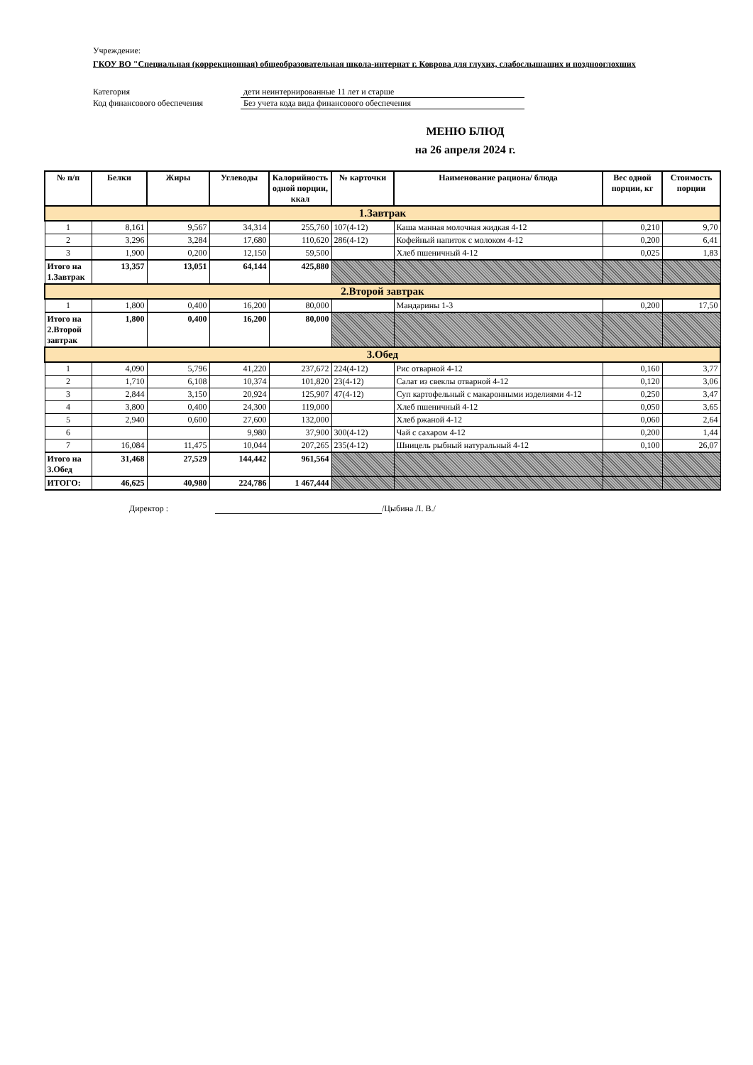Учреждение:
ГКОУ ВО "Специальная (коррекционная) общеобразовательная школа-интернат г. Коврова для глухих, слабослышащих и позднооглохших
Категория дети неинтернированные 11 лет и старше
Код финансового обеспечения Без учета кода вида финансового обеспечения
МЕНЮ БЛЮД
на 26 апреля 2024 г.
| № п/п | Белки | Жиры | Углеводы | Калорийность одной порции, ккал | № карточки | Наименование рациона/ блюда | Вес одной порции, кг | Стоимость порции |
| --- | --- | --- | --- | --- | --- | --- | --- | --- |
| 1.Завтрак | | | | | | | | |
| 1 | 8,161 | 9,567 | 34,314 | 255,760 | 107(4-12) | Каша манная молочная жидкая 4-12 | 0,210 | 9,70 |
| 2 | 3,296 | 3,284 | 17,680 | 110,620 | 286(4-12) | Кофейный напиток с молоком 4-12 | 0,200 | 6,41 |
| 3 | 1,900 | 0,200 | 12,150 | 59,500 | | Хлеб пшеничный 4-12 | 0,025 | 1,83 |
| Итого на 1.Завтрак | 13,357 | 13,051 | 64,144 | 425,880 | | | | |
| 2.Второй завтрак | | | | | | | | |
| 1 | 1,800 | 0,400 | 16,200 | 80,000 | | Мандарины 1-3 | 0,200 | 17,50 |
| Итого на 2.Второй завтрак | 1,800 | 0,400 | 16,200 | 80,000 | | | | |
| 3.Обед | | | | | | | | |
| 1 | 4,090 | 5,796 | 41,220 | 237,672 | 224(4-12) | Рис отварной 4-12 | 0,160 | 3,77 |
| 2 | 1,710 | 6,108 | 10,374 | 101,820 | 23(4-12) | Салат из свеклы отварной 4-12 | 0,120 | 3,06 |
| 3 | 2,844 | 3,150 | 20,924 | 125,907 | 47(4-12) | Суп картофельный с макаронными изделиями 4-12 | 0,250 | 3,47 |
| 4 | 3,800 | 0,400 | 24,300 | 119,000 | | Хлеб пшеничный 4-12 | 0,050 | 3,65 |
| 5 | 2,940 | 0,600 | 27,600 | 132,000 | | Хлеб ржаной 4-12 | 0,060 | 2,64 |
| 6 | | | 9,980 | 37,900 | 300(4-12) | Чай с сахаром 4-12 | 0,200 | 1,44 |
| 7 | 16,084 | 11,475 | 10,044 | 207,265 | 235(4-12) | Шницель рыбный натуральный 4-12 | 0,100 | 26,07 |
| Итого на 3.Обед | 31,468 | 27,529 | 144,442 | 961,564 | | | | |
| ИТОГО: | 46,625 | 40,980 | 224,786 | 1 467,444 | | | | |
Директор : /Цыбина Л. В./